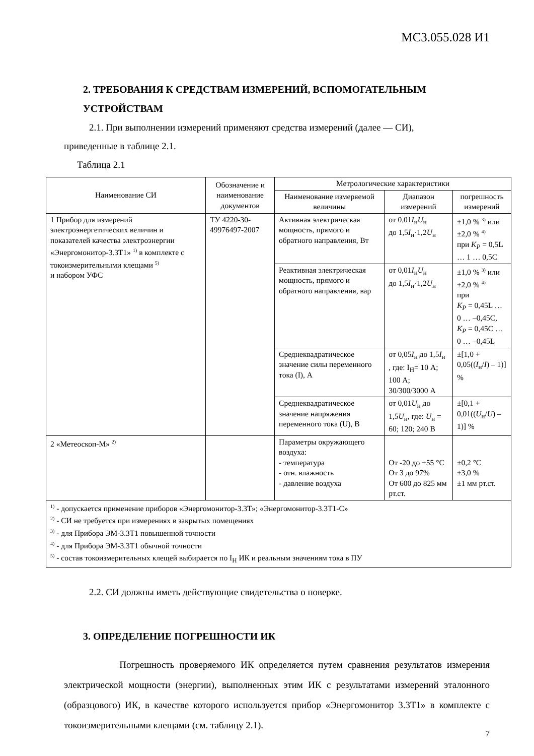МС3.055.028 И1
2. ТРЕБОВАНИЯ К СРЕДСТВАМ ИЗМЕРЕНИЙ, ВСПОМОГАТЕЛЬНЫМ УСТРОЙСТВАМ
2.1. При выполнении измерений применяют средства измерений (далее — СИ),
приведенные в таблице 2.1.
Таблица 2.1
| Наименование СИ | Обозначение и наименование документов | Метрологические характеристики | | |
| --- | --- | --- | --- | --- |
| | | Наименование измеряемой величины | Диапазон измерений | погрешность измерений |
| 1 Прибор для измерений электроэнергетических величин и показателей качества электроэнергии «Энергомонитор-3.3Т1» <sup>1)</sup> в комплекте с токоизмерительными клещами <sup>5)</sup> и набором УФС | ТУ 4220-30-49976497-2007 | Активная электрическая мощность, прямого и обратного направления, Вт | от 0,01 I<sub>н</sub> U<sub>н</sub> до 1,5 I<sub>н</sub>·1,2 U<sub>н</sub> | ±1,0 % <sup>3)</sup> или ±2,0 % <sup>4)</sup> при K<sub>P</sub> = 0,5L … 1 … 0,5C |
| | | Реактивная электрическая мощность, прямого и обратного направления, вар | от 0,01 I<sub>н</sub> U<sub>н</sub> до 1,5 I<sub>н</sub>·1,2 U<sub>н</sub> | ±1,0 % <sup>3)</sup> или ±2,0 % <sup>4)</sup> при K<sub>P</sub> = 0,45L … 0 … –0,45C, K<sub>P</sub> = 0,45C … 0 … –0,45L |
| | | Среднеквадратическое значение силы переменного тока (I), А | от 0,05 I<sub>н</sub> до 1,5 I<sub>н</sub> , где: I<sub>Н</sub>= 10 А; 100 А; 30/300/3000 А | ±[1,0 + 0,05(( I<sub>н</sub>/ I ) – 1)] % |
| | | Среднеквадратическое значение напряжения переменного тока (U), В | от 0,01 U<sub>н</sub> до 1,5 U<sub>н</sub>, где: U<sub>н</sub> = 60; 120; 240 В | ±[0,1 + 0,01(( U<sub>н</sub>/ U ) – 1)] % |
| 2 «Метеоскоп-М» <sup>2)</sup> | | Параметры окружающего воздуха: - температура - отн. влажность - давление воздуха | От -20 до +55 °С От 3 до 97% От 600 до 825 мм рт.ст. | ±0,2 °С ±3,0 % ±1 мм рт.ст. |
| <sup>1)</sup> - допускается применение приборов «Энергомонитор-3.3Т»; «Энергомонитор-3.3Т1-С» <sup>2)</sup> - СИ не требуется при измерениях в закрытых помещениях <sup>3)</sup> - для Прибора ЭМ-3.3Т1 повышенной точности <sup>4)</sup> - для Прибора ЭМ-3.3Т1 обычной точности <sup>5)</sup> - состав токоизмерительных клещей выбирается по I<sub>Н</sub> ИК и реальным значениям тока в ПУ | | | | |
2.2. СИ должны иметь действующие свидетельства о поверке.
3. ОПРЕДЕЛЕНИЕ ПОГРЕШНОСТИ ИК
Погрешность проверяемого ИК определяется путем сравнения результатов измерения электрической мощности (энергии), выполненных этим ИК с результатами измерений эталонного (образцового) ИК, в качестве которого используется прибор «Энергомонитор 3.3Т1» в комплекте с токоизмерительными клещами (см. таблицу 2.1).
7